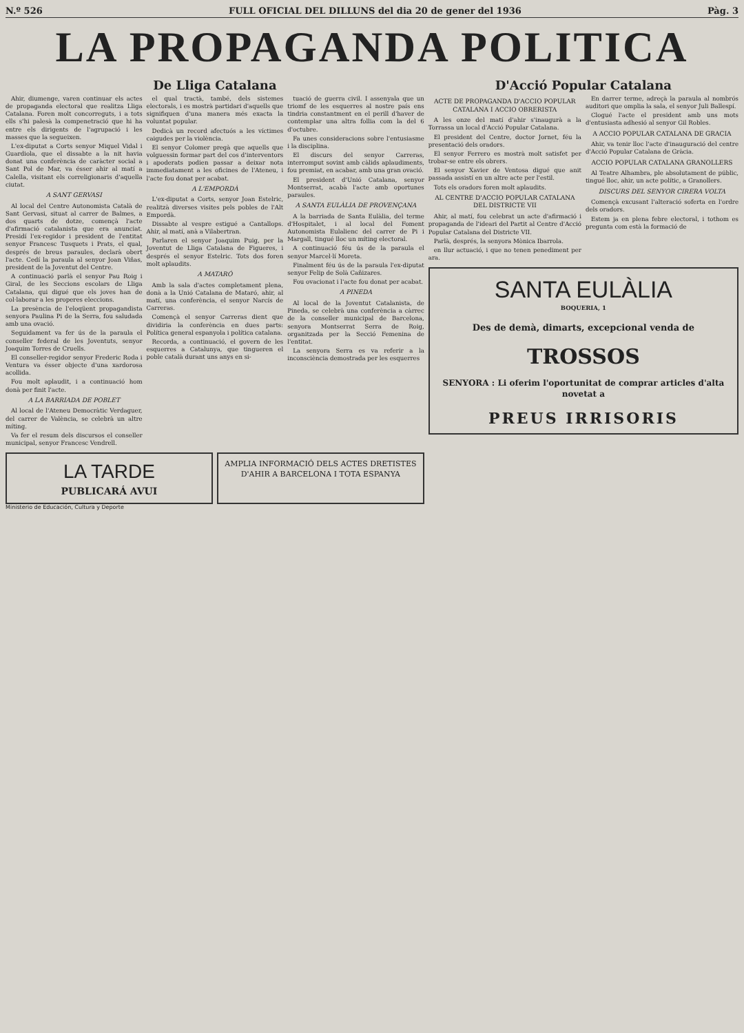N.º 526 FULL OFICIAL DEL DILLUNS del dia 20 de gener del 1936 Pàg. 3
LA PROPAGANDA POLITICA
De Lliga Catalana
Ahir, diumenge, varen continuar els actes de propaganda electoral que realitza Lliga Catalana. Foren molt concorreguts, i a tots ells s'hi palesà la compenetració que hi ha entre els dirigents de l'agrupació i les masses que la segueixen.
L'ex-diputat a Corts senyor Miquel Vidal i Guardiola, que el dissabte a la nit havia donat una conferència de caràcter social a Sant Pol de Mar, va ésser ahir al matí a Calella, visitant els correligionaris d'aquella ciutat.
A SANT GERVASI
Al local del Centre Autonomista Català de Sant Gervasi, situat al carrer de Balmes, a dos quarts de dotze, començà l'acte d'afirmació catalanista que era anunciat. Presidí l'ex-regidor i president de l'entitat senyor Francesc Tusquets i Prats, el qual, després de breus paraules, declarà obert l'acte. Cedí la paraula al senyor Joan Viñas, president de la Joventut del Centre.
A continuació parlà el senyor Pau Roig i Giral, de les Seccions escolars de Lliga Catalana, qui digué que els joves han de col·laborar a les properes eleccions.
La presència de l'eloqüent propagandista senyora Paulina Pi de la Serra, fou saludada amb una ovació.
Seguidament va fer ús de la paraula el conseller federal de les Joventuts, senyor Joaquim Torres de Cruells.
El conseller-regidor senyor Frederic Roda i Ventura va ésser objecte d'una xardorosa acollida.
Fou molt aplaudit, i a continuació hom donà per finit l'acte.
A LA BARRIADA DE POBLET
Al local de l'Ateneu Democràtic Verdaguer, del carrer de València, se celebrà un altre míting.
Va fer el resum dels discursos el conseller municipal, senyor Francesc Vendrell.
el qual tractà, també, dels sistemes electorals, i es mostrà partidari d'aquells que signifiquen d'una manera més exacta la voluntat popular.
Dedicà un record afectuós a les víctimes caigudes per la violència.
El senyor Colomer pregà que aquells que volguessin formar part del cos d'interventors i apoderats podien passar a deixar nota immediatament a les oficines de l'Ateneu, i l'acte fou donat per acabat.
A L'EMPORDÀ
L'ex-diputat a Corts, senyor Joan Estelric, realitzà diverses visites pels pobles de l'Alt Empordà.
Dissabte al vespre estigué a Cantallops. Ahir, al matí, anà a Vilabertran.
Parlaren el senyor Joaquim Puig, per la Joventut de Lliga Catalana de Figueres, i després el senyor Estelric. Tots dos foren molt aplaudits.
A MATARÓ
Amb la sala d'actes completament plena, donà a la Unió Catalana de Mataró, ahir, al matí, una conferència, el senyor Narcís de Carreras.
Començà el senyor Carreras dient que dividiria la conferència en dues parts: Política general espanyola i política catalana.
Recorda, a continuació, el govern de les esquerres a Catalunya, que tingueren el poble català durant uns anys en si-
tuació de guerra civil. I assenyala que un triomf de les esquerres al nostre país ens tindria constantment en el perill d'haver de contemplar una altra follia com la del 6 d'octubre.
Fa unes consideracions sobre l'entusiasme i la disciplina.
El discurs del senyor Carreras, interromput sovint amb càlids aplaudiments, fou premiat, en acabar, amb una gran ovació.
El president d'Unió Catalana, senyor Montserrat, acabà l'acte amb oportunes paraules.
A SANTA EULÀLIA DE PROVENÇANA
A la barriada de Santa Eulàlia, del terme d'Hospitalet, i al local del Foment Autonomista Eulalienc del carrer de Pi i Margall, tingué lloc un míting electoral.
A continuació féu ús de la paraula el senyor Marcel·lí Moreta.
Finalment féu ús de la paraula l'ex-diputat senyor Felip de Solà Cañizares.
Fou ovacionat i l'acte fou donat per acabat.
A PINEDA
Al local de la Joventut Catalanista, de Pineda, se celebrà una conferència a càrrec de la conseller municipal de Barcelona, senyora Montserrat Serra de Roig, organitzada per la Secció Femenina de l'entitat.
La senyora Serra es va referir a la inconsciència demostrada per les esquerres
LA TARDE
PUBLICARÁ AVUI
AMPLIA INFORMACIÓ DELS ACTES DRETISTES D'AHIR A BARCELONA I TOTA ESPANYA
D'Acció Popular Catalana
ACTE DE PROPAGANDA D'ACCIO POPULAR CATALANA I ACCIO OBRERISTA
A les onze del matí d'ahir s'inaugurà a la Torrassa un local d'Acció Popular Catalana.
El president del Centre, doctor Jornet, féu la presentació dels oradors.
El senyor Ferrero es mostrà molt satisfet per trobar-se entre els obrers.
El senyor Xavier de Ventosa digué que anit passada assistí en un altre acte per l'estil.
Tots els oradors foren molt aplaudits.
AL CENTRE D'ACCIO POPULAR CATALANA DEL DISTRICTE VII
Ahir, al matí, fou celebrat un acte d'afirmació i propaganda de l'ideari del Partit al Centre d'Acció Popular Catalana del Districte VII.
Parlà, després, la senyora Mònica Ibarrola.
en llur actuació, i que no tenen penediment per ara.
En darrer terme, adreçà la paraula al nombrós auditori que omplia la sala, el senyor Juli Ballespí.
Clogué l'acte el president amb uns mots d'entusiasta adhesió al senyor Gil Robles.
A ACCIO POPULAR CATALANA DE GRACIA
Ahir, va tenir lloc l'acte d'inauguració del centre d'Acció Popular Catalana de Gràcia.
ACCIO POPULAR CATALANA GRANOLLERS
Al Teatre Alhambra, ple absolutament de públic, tingué lloc, ahir, un acte polític, a Granollers.
DISCURS DEL SENYOR CIRERA VOLTA
Començà excusant l'alteració soferta en l'ordre dels oradors.
Estem ja en plena febre electoral, i tothom es pregunta com està la formació de
SANTA EULÀLIA
BOQUERIA, 1
Des de demà, dimarts, excepcional venda de
TROSSOS
SENYORA : Li oferim l'oportunitat de comprar articles d'alta novetat a
PREUS IRRISORIS
Ministerio de Educación, Cultura y Deporte